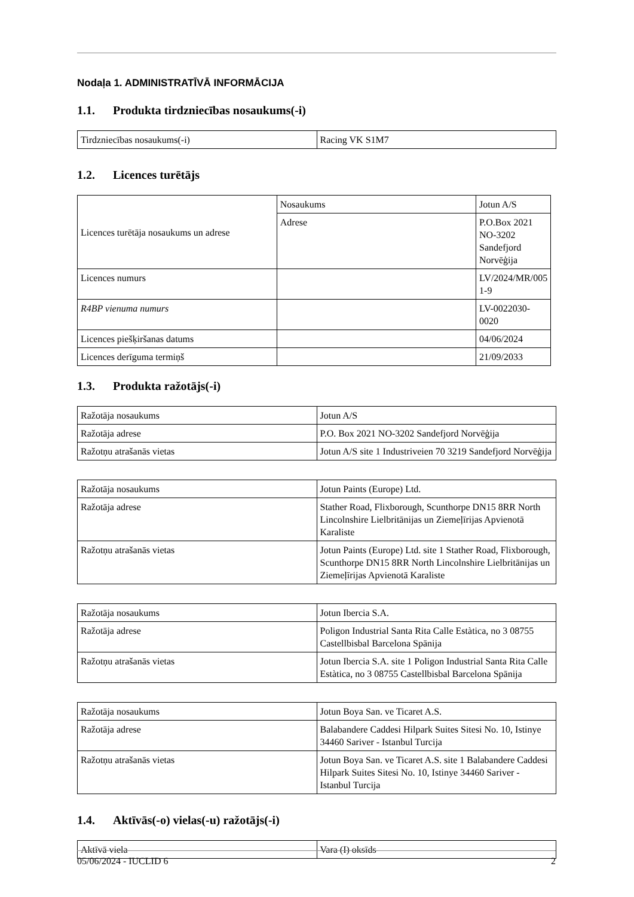Nodaļa 1. ADMINISTRATĪVĀ INFORMĀCIJA
1.1. Produkta tirdzniecības nosaukums(-i)
| Tirdzniecības nosaukums(-i) | Racing VK S1M7 |
1.2. Licences turētājs
| Licences turētāja nosaukums un adrese | Nosaukums | Jotun A/S |
| | Adrese | P.O.Box 2021 NO-3202 Sandefjord Norvēģija |
| Licences numurs | | LV/2024/MR/005 1-9 |
| R4BP vienuma numurs | | LV-0022030-0020 |
| Licences piešķiršanas datums | | 04/06/2024 |
| Licences derīguma termiņš | | 21/09/2033 |
1.3. Produkta ražotājs(-i)
| Ražotāja nosaukums | Jotun A/S |
| Ražotāja adrese | P.O. Box 2021 NO-3202 Sandefjord Norvēģija |
| Ražotņu atrašanās vietas | Jotun A/S site 1 Industriveien 70 3219 Sandefjord Norvēģija |
| Ražotāja nosaukums | Jotun Paints (Europe) Ltd. |
| Ražotāja adrese | Stather Road, Flixborough, Scunthorpe DN15 8RR North Lincolnshire Lielbritānijas un Ziemeļīrijas Apvienotā Karaliste |
| Ražotņu atrašanās vietas | Jotun Paints (Europe) Ltd. site 1 Stather Road, Flixborough, Scunthorpe DN15 8RR North Lincolnshire Lielbritānijas un Ziemeļīrijas Apvienotā Karaliste |
| Ražotāja nosaukums | Jotun Ibercia S.A. |
| Ražotāja adrese | Poligon Industrial Santa Rita Calle Estàtica, no 3 08755 Castellbisbal Barcelona Spānija |
| Ražotņu atrašanās vietas | Jotun Ibercia S.A. site 1 Poligon Industrial Santa Rita Calle Estàtica, no 3 08755 Castellbisbal Barcelona Spānija |
| Ražotāja nosaukums | Jotun Boya San. ve Ticaret A.S. |
| Ražotāja adrese | Balabandere Caddesi Hilpark Suites Sitesi No. 10, Istinye 34460 Sariver - Istanbul Turcija |
| Ražotņu atrašanās vietas | Jotun Boya San. ve Ticaret A.S. site 1 Balabandere Caddesi Hilpark Suites Sitesi No. 10, Istinye 34460 Sariver - Istanbul Turcija |
1.4. Aktīvās(-o) vielas(-u) ražotājs(-i)
| Aktīvā viela | Vara (I) oksīds |
05/06/2024 - IUCLID 6 2